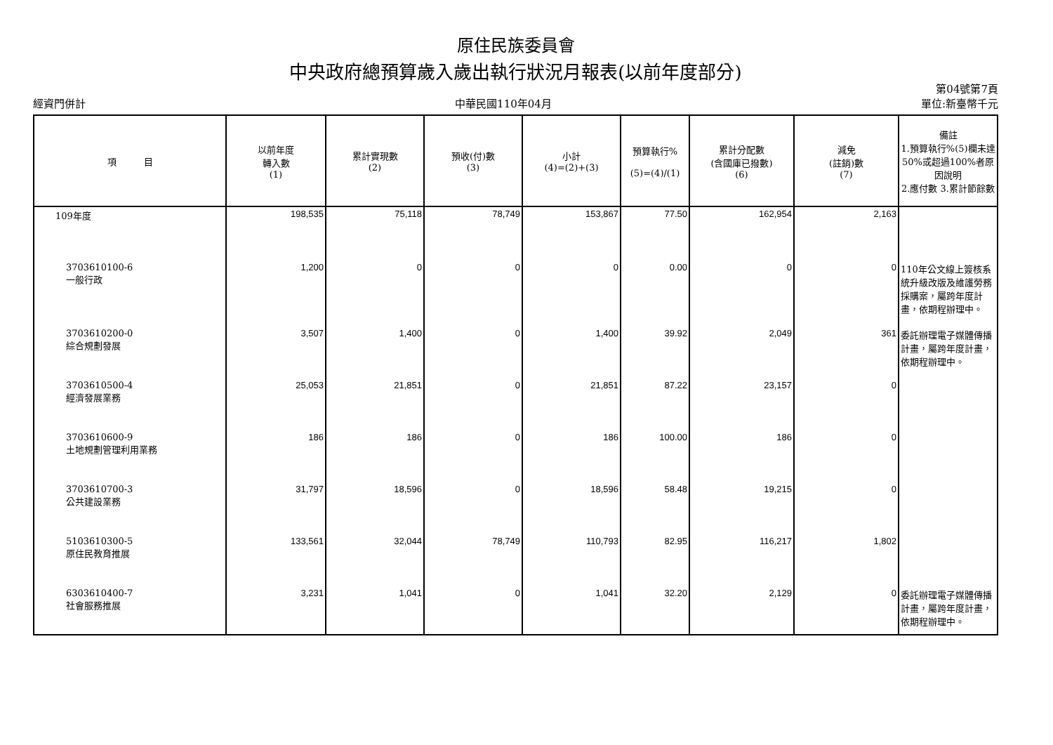原住民族委員會
中央政府總預算歲入歲出執行狀況月報表(以前年度部分)
經資門併計 中華民國110年04月 第04號第7頁
單位:新臺幣千元
| 項 目 | 以前年度 轉入數 (1) | 累計實現數 (2) | 預收(付)數 (3) | 小計 (4)=(2)+(3) | 預算執行% (5)=(4)/(1) | 累計分配數 (含國庫已撥數) (6) | 減免 (註銷)數 (7) | 備註 1.預算執行%(5)欄未達50%或超過100%者原因說明 2.應付數 3.累計節餘數 |
| --- | --- | --- | --- | --- | --- | --- | --- | --- |
| 109年度 | 198,535 | 75,118 | 78,749 | 153,867 | 77.50 | 162,954 | 2,163 | |
| 3703610100-6 一般行政 | 1,200 | 0 | 0 | 0 | 0.00 | 0 | 0 | 110年公文線上簽核系統升級改版及維護勞務採購案，屬跨年度計畫，依期程辦理中。 |
| 3703610200-0 綜合規劃發展 | 3,507 | 1,400 | 0 | 1,400 | 39.92 | 2,049 | 361 | 委託辦理電子媒體傳播計畫，屬跨年度計畫，依期程辦理中。 |
| 3703610500-4 經濟發展業務 | 25,053 | 21,851 | 0 | 21,851 | 87.22 | 23,157 | 0 | |
| 3703610600-9 土地規劃管理利用業務 | 186 | 186 | 0 | 186 | 100.00 | 186 | 0 | |
| 3703610700-3 公共建設業務 | 31,797 | 18,596 | 0 | 18,596 | 58.48 | 19,215 | 0 | |
| 5103610300-5 原住民教育推展 | 133,561 | 32,044 | 78,749 | 110,793 | 82.95 | 116,217 | 1,802 | |
| 6303610400-7 社會服務推展 | 3,231 | 1,041 | 0 | 1,041 | 32.20 | 2,129 | 0 | 委託辦理電子媒體傳播計畫，屬跨年度計畫，依期程辦理中。 |